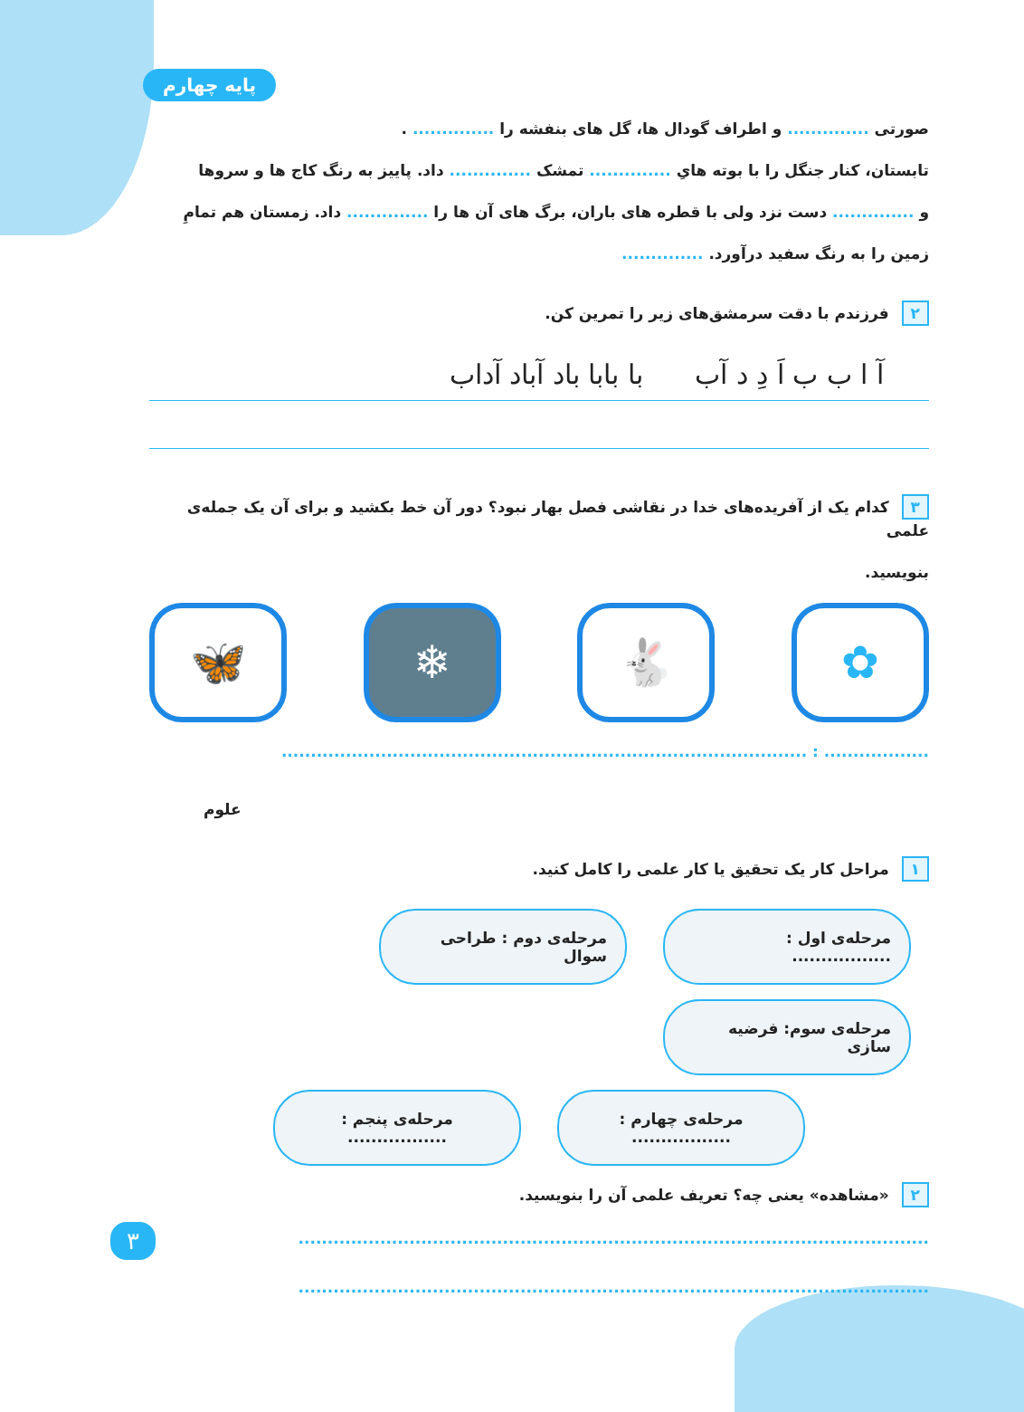پایه چهارم
صورتی .............. و اطراف گودال ها، گل های بنفشه را .............. .
تابستان، کنار جنگل را با بوته هایِ .............. تمشک .............. داد. پاییز به رنگ کاج ها و سروها
و .............. دست نزد ولی با قطره های باران، برگ های آن ها را .............. داد. زمستان هم تمامِ
زمین را به رنگ سفید درآورد. ..............
۲ فرزندم با دقت سرمشق‌های زیر را تمرین کن.
آ ا ب ب اَ دِ د آب با بابا باد آباد آداب
۳ کدام یک از آفریده‌های خدا در نقاشی فصل بهار نبود؟ دور آن خط بکشید و برای آن یک جمله‌ی علمی
بنویسید.
✿ 🐇 ❄ 🦋
.................. : ..........................................................................................
علوم
۱ مراحل کار یک تحقیق یا کار علمی را کامل کنید.
مرحله‌ی اول : ................. مرحله‌ی دوم : طراحی سوال مرحله‌ی سوم: فرضیه سازی
مرحله‌ی چهارم : ................. مرحله‌ی پنجم : .................
۲ «مشاهده» یعنی چه؟ تعریف علمی آن را بنویسید.
............................................................................................................
............................................................................................................
۳